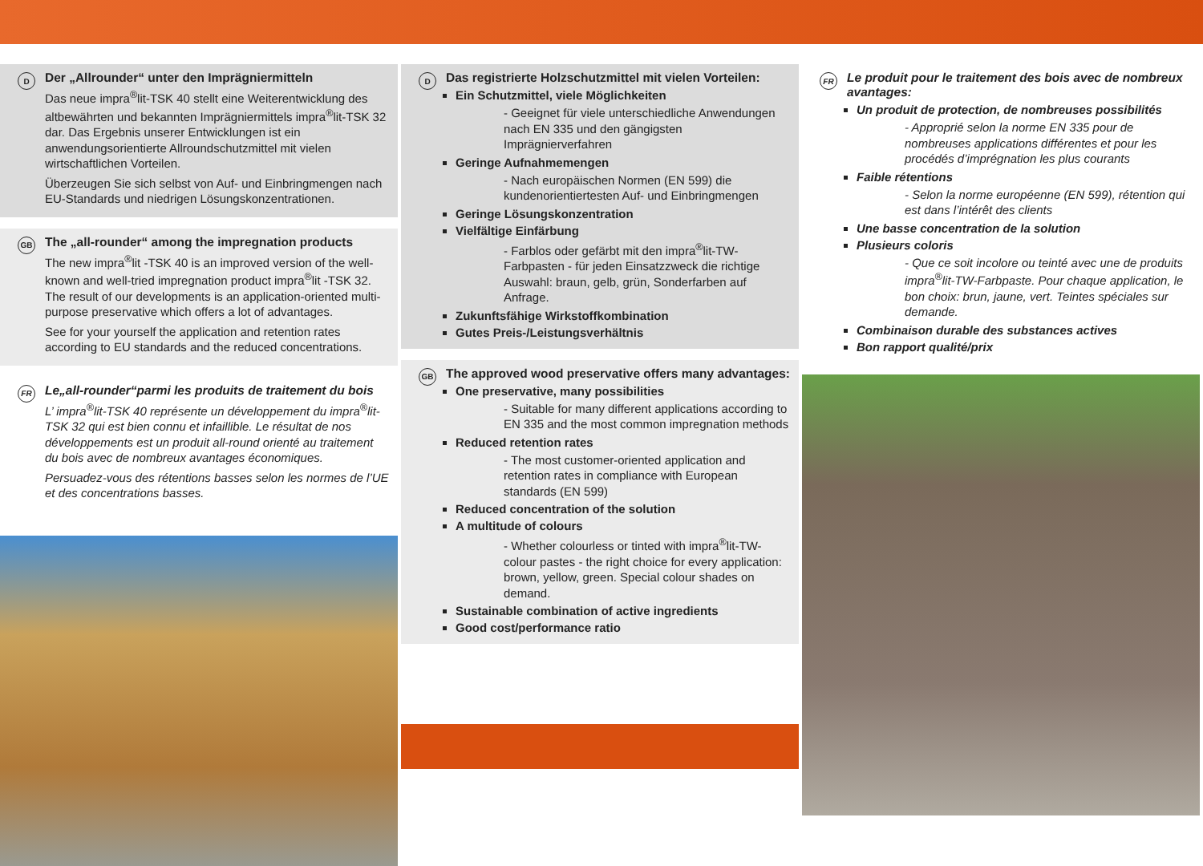D
Der „Allrounder“ unter den Imprägniermitteln
Das neue impra<sup>®</sup>lit-TSK 40 stellt eine Weiterentwicklung des altbewährten und bekannten Imprägniermittels impra<sup>®</sup>lit-TSK 32 dar. Das Ergebnis unserer Entwicklungen ist ein anwendungsorientierte Allroundschutzmittel mit vielen wirtschaftlichen Vorteilen.
Überzeugen Sie sich selbst von Auf- und Einbringmengen nach EU-Standards und niedrigen Lösungskonzentrationen.
GB
The „all-rounder“ among the impregnation products
The new impra<sup>®</sup>lit -TSK 40 is an improved version of the well-known and well-tried impregnation product impra<sup>®</sup>lit -TSK 32. The result of our developments is an application-oriented multi-purpose preservative which offers a lot of advantages.
See for your yourself the application and retention rates according to EU standards and the reduced concentrations.
FR
Le„all-rounder“parmi les produits de traitement du bois
L’ impra<sup>®</sup>lit-TSK 40 représente un développement du impra<sup>®</sup>lit-TSK 32 qui est bien connu et infaillible. Le résultat de nos développements est un produit all-round orienté au traitement du bois avec de nombreux avantages économiques.
Persuadez-vous des rétentions basses selon les normes de l’UE et des concentrations basses.
D
Das registrierte Holzschutzmittel mit vielen Vorteilen:
Ein Schutzmittel, viele Möglichkeiten
- Geeignet für viele unterschiedliche Anwendungen nach EN 335 und den gängigsten Imprägnierverfahren
Geringe Aufnahmemengen
- Nach europäischen Normen (EN 599) die kundenorientiertesten Auf- und Einbringmengen
Geringe Lösungskonzentration
Vielfältige Einfärbung
- Farblos oder gefärbt mit den impra<sup>®</sup>lit-TW-Farbpasten - für jeden Einsatzzweck die richtige Auswahl: braun, gelb, grün, Sonderfarben auf Anfrage.
Zukunftsfähige Wirkstoffkombination
Gutes Preis-/Leistungsverhältnis
GB
The approved wood preservative offers many advantages:
One preservative, many possibilities
- Suitable for many different applications according to EN 335 and the most common impregnation methods
Reduced retention rates
- The most customer-oriented application and retention rates in compliance with European standards (EN 599)
Reduced concentration of the solution
A multitude of colours
- Whether colourless or tinted with impra<sup>®</sup>lit-TW-colour pastes - the right choice for every application: brown, yellow, green. Special colour shades on demand.
Sustainable combination of active ingredients
Good cost/performance ratio
FR
Le produit pour le traitement des bois avec de nombreux avantages:
Un produit de protection, de nombreuses possibilités
- Approprié selon la norme EN 335 pour de nombreuses applications différentes et pour les procédés d’imprégnation les plus courants
Faible rétentions
- Selon la norme européenne (EN 599), rétention qui est dans l’intérêt des clients
Une basse concentration de la solution
Plusieurs coloris
- Que ce soit incolore ou teinté avec une de produits impra<sup>®</sup>lit-TW-Farbpaste. Pour chaque application, le bon choix: brun, jaune, vert. Teintes spéciales sur demande.
Combinaison durable des substances actives
Bon rapport qualité/prix